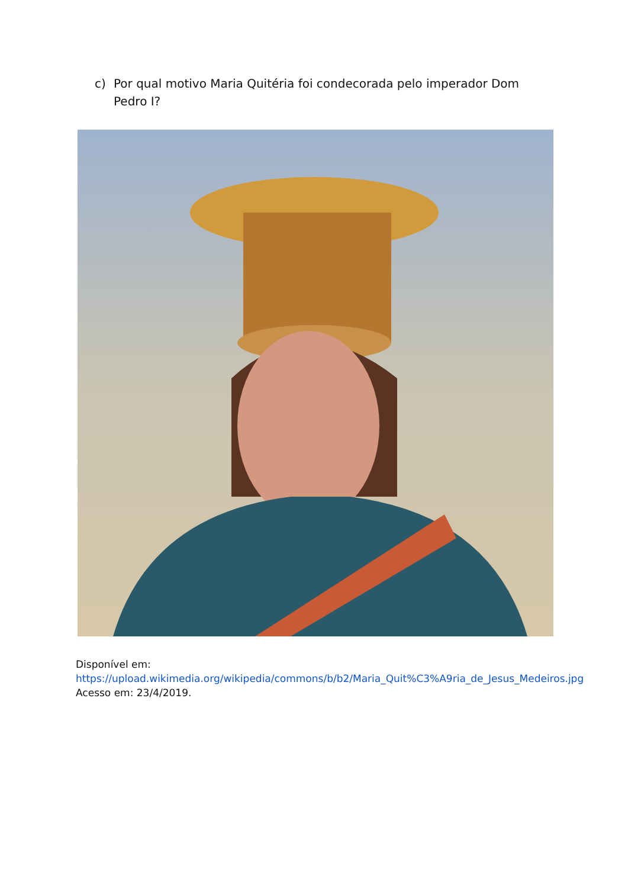c) Por qual motivo Maria Quitéria foi condecorada pelo imperador Dom Pedro I?
Disponível em: https://upload.wikimedia.org/wikipedia/commons/b/b2/Maria_Quit%C3%A9ria_de_Jesus_Medeiros.jpg Acesso em: 23/4/2019.